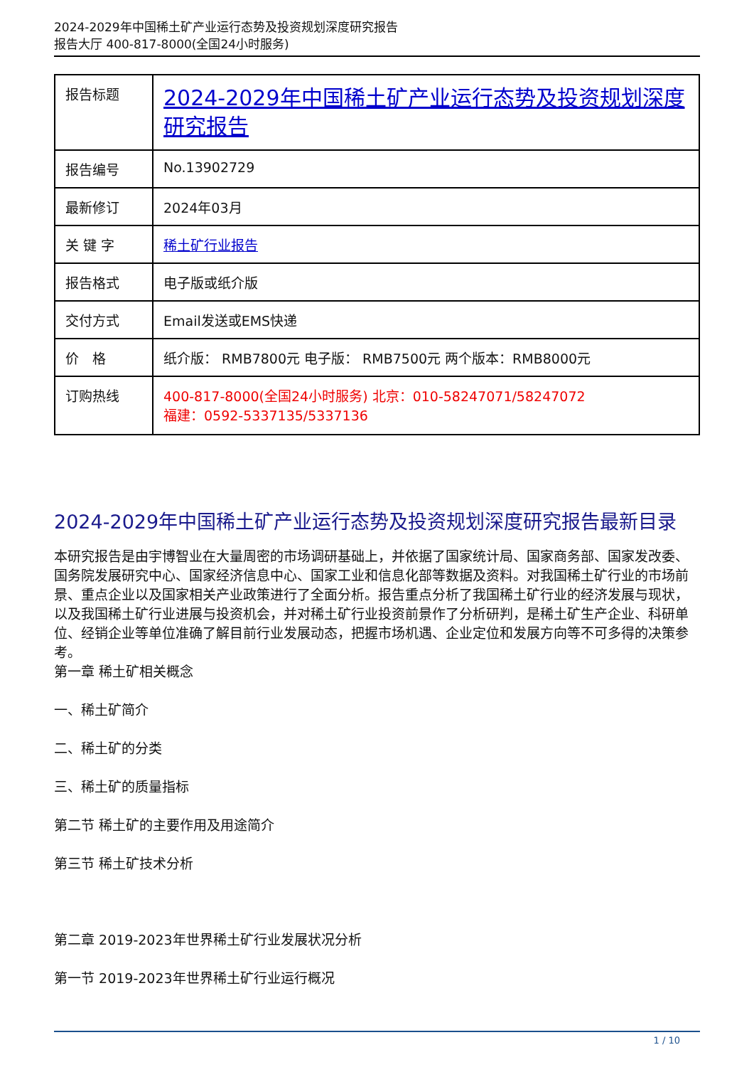2024-2029年中国稀土矿产业运行态势及投资规划深度研究报告
报告大厅 400-817-8000(全国24小时服务)
| 报告标题 | 2024-2029年中国稀土矿产业运行态势及投资规划深度研究报告 |
| 报告编号 | No.13902729 |
| 最新修订 | 2024年03月 |
| 关 键 字 | 稀土矿行业报告 |
| 报告格式 | 电子版或纸介版 |
| 交付方式 | Email发送或EMS快递 |
| 价 格 | 纸介版： RMB7800元 电子版： RMB7500元 两个版本：RMB8000元 |
| 订购热线 | 400-817-8000(全国24小时服务) 北京：010-58247071/58247072 福建：0592-5337135/5337136 |
2024-2029年中国稀土矿产业运行态势及投资规划深度研究报告最新目录
本研究报告是由宇博智业在大量周密的市场调研基础上，并依据了国家统计局、国家商务部、国家发改委、国务院发展研究中心、国家经济信息中心、国家工业和信息化部等数据及资料。对我国稀土矿行业的市场前景、重点企业以及国家相关产业政策进行了全面分析。报告重点分析了我国稀土矿行业的经济发展与现状，以及我国稀土矿行业进展与投资机会，并对稀土矿行业投资前景作了分析研判，是稀土矿生产企业、科研单位、经销企业等单位准确了解目前行业发展动态，把握市场机遇、企业定位和发展方向等不可多得的决策参考。
第一章 稀土矿相关概念
一、稀土矿简介
二、稀土矿的分类
三、稀土矿的质量指标
第二节 稀土矿的主要作用及用途简介
第三节 稀土矿技术分析
第二章 2019-2023年世界稀土矿行业发展状况分析
第一节 2019-2023年世界稀土矿行业运行概况
1 / 10